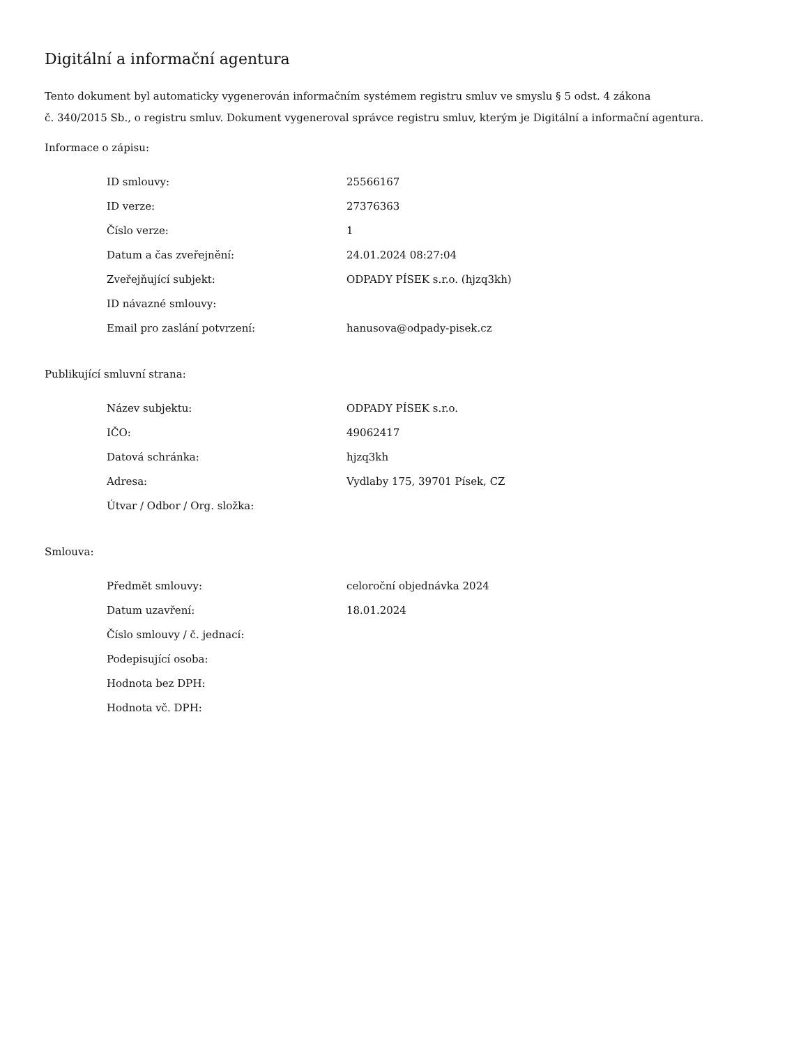Digitální a informační agentura
Tento dokument byl automaticky vygenerován informačním systémem registru smluv ve smyslu § 5 odst. 4 zákona
č. 340/2015 Sb., o registru smluv. Dokument vygeneroval správce registru smluv, kterým je Digitální a informační agentura.
Informace o zápisu:
| ID smlouvy: | 25566167 |
| ID verze: | 27376363 |
| Číslo verze: | 1 |
| Datum a čas zveřejnění: | 24.01.2024 08:27:04 |
| Zveřejňující subjekt: | ODPADY PÍSEK s.r.o. (hjzq3kh) |
| ID návazné smlouvy: | |
| Email pro zaslání potvrzení: | hanusova@odpady-pisek.cz |
Publikující smluvní strana:
| Název subjektu: | ODPADY PÍSEK s.r.o. |
| IČO: | 49062417 |
| Datová schránka: | hjzq3kh |
| Adresa: | Vydlaby 175, 39701 Písek, CZ |
| Útvar / Odbor / Org. složka: | |
Smlouva:
| Předmět smlouvy: | celoroční objednávka 2024 |
| Datum uzavření: | 18.01.2024 |
| Číslo smlouvy / č. jednací: | |
| Podepisující osoba: | |
| Hodnota bez DPH: | |
| Hodnota vč. DPH: | |